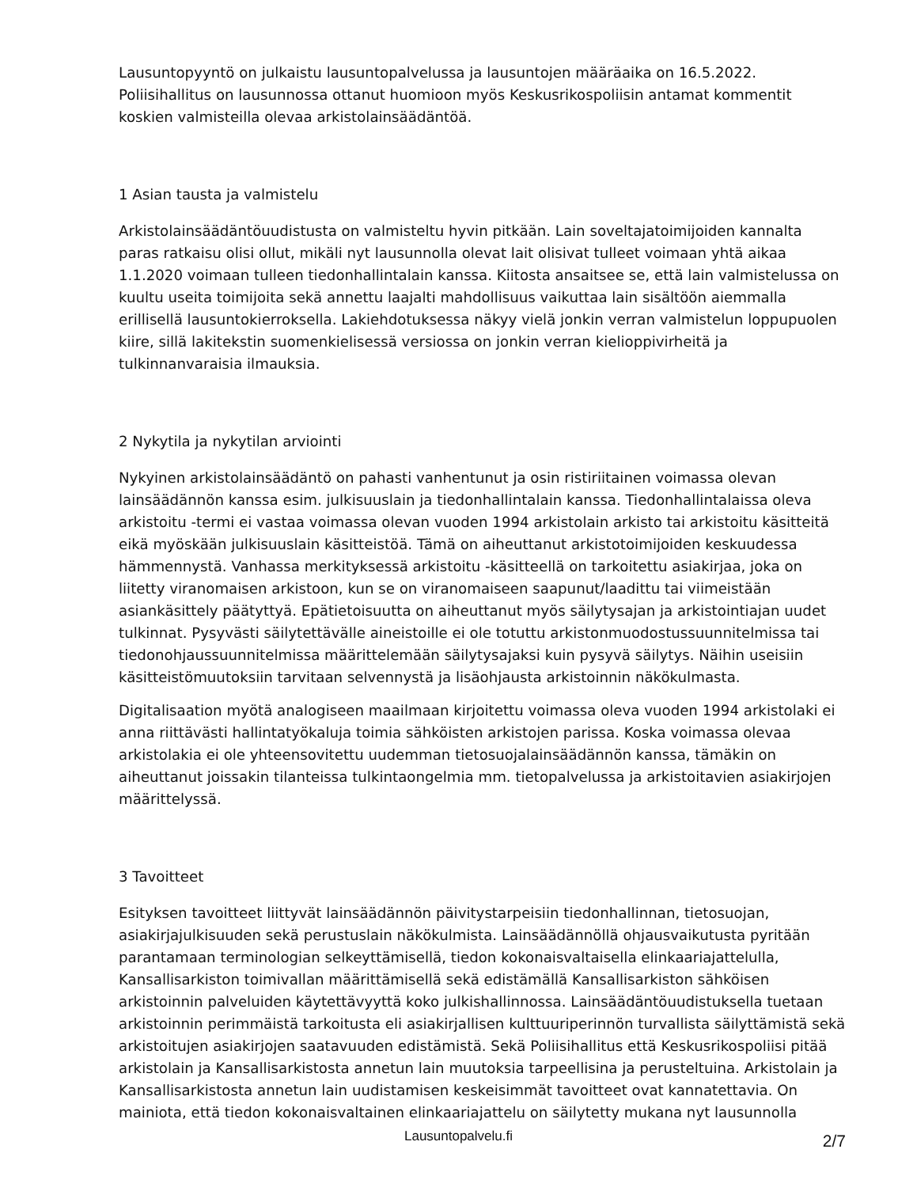Lausuntopyyntö on julkaistu lausuntopalvelussa ja lausuntojen määräaika on 16.5.2022. Poliisihallitus on lausunnossa ottanut huomioon myös Keskusrikospoliisin antamat kommentit koskien valmisteilla olevaa arkistolainsäädäntöä.
1 Asian tausta ja valmistelu
Arkistolainsäädäntöuudistusta on valmisteltu hyvin pitkään. Lain soveltajatoimijoiden kannalta paras ratkaisu olisi ollut, mikäli nyt lausunnolla olevat lait olisivat tulleet voimaan yhtä aikaa 1.1.2020 voimaan tulleen tiedonhallintalain kanssa. Kiitosta ansaitsee se, että lain valmistelussa on kuultu useita toimijoita sekä annettu laajalti mahdollisuus vaikuttaa lain sisältöön aiemmalla erillisellä lausuntokierroksella. Lakiehdotuksessa näkyy vielä jonkin verran valmistelun loppupuolen kiire, sillä lakitekstin suomenkielisessä versiossa on jonkin verran kielioppivirheitä ja tulkinnanvaraisia ilmauksia.
2 Nykytila ja nykytilan arviointi
Nykyinen arkistolainsäädäntö on pahasti vanhentunut ja osin ristiriitainen voimassa olevan lainsäädännön kanssa esim. julkisuuslain ja tiedonhallintalain kanssa. Tiedonhallintalaissa oleva arkistoitu -termi ei vastaa voimassa olevan vuoden 1994 arkistolain arkisto tai arkistoitu käsitteitä eikä myöskään julkisuuslain käsitteistöä. Tämä on aiheuttanut arkistotoimijoiden keskuudessa hämmennystä. Vanhassa merkityksessä arkistoitu -käsitteellä on tarkoitettu asiakirjaa, joka on liitetty viranomaisen arkistoon, kun se on viranomaiseen saapunut/laadittu tai viimeistään asiankäsittely päätyttyä. Epätietoisuutta on aiheuttanut myös säilytysajan ja arkistointiajan uudet tulkinnat. Pysyvästi säilytettävälle aineistoille ei ole totuttu arkistonmuodostussuunnitelmissa tai tiedonohjaussuunnitelmissa määrittelemään säilytysajaksi kuin pysyvä säilytys. Näihin useisiin käsitteistömuutoksiin tarvitaan selvennystä ja lisäohjausta arkistoinnin näkökulmasta.
Digitalisaation myötä analogiseen maailmaan kirjoitettu voimassa oleva vuoden 1994 arkistolaki ei anna riittävästi hallintatyökaluja toimia sähköisten arkistojen parissa. Koska voimassa olevaa arkistolakia ei ole yhteensovitettu uudemman tietosuojalainsäädännön kanssa, tämäkin on aiheuttanut joissakin tilanteissa tulkintaongelmia mm. tietopalvelussa ja arkistoitavien asiakirjojen määrittelyssä.
3 Tavoitteet
Esityksen tavoitteet liittyvät lainsäädännön päivitystarpeisiin tiedonhallinnan, tietosuojan, asiakirjajulkisuuden sekä perustuslain näkökulmista. Lainsäädännöllä ohjausvaikutusta pyritään parantamaan terminologian selkeyttämisellä, tiedon kokonaisvaltaisella elinkaariajattelulla, Kansallisarkiston toimivallan määrittämisellä sekä edistämällä Kansallisarkiston sähköisen arkistoinnin palveluiden käytettävyyttä koko julkishallinnossa. Lainsäädäntöuudistuksella tuetaan arkistoinnin perimmäistä tarkoitusta eli asiakirjallisen kulttuuriperinnön turvallista säilyttämistä sekä arkistoitujen asiakirjojen saatavuuden edistämistä. Sekä Poliisihallitus että Keskusrikospoliisi pitää arkistolain ja Kansallisarkistosta annetun lain muutoksia tarpeellisina ja perusteltuina. Arkistolain ja Kansallisarkistosta annetun lain uudistamisen keskeisimmät tavoitteet ovat kannatettavia. On mainiota, että tiedon kokonaisvaltainen elinkaariajattelu on säilytetty mukana nyt lausunnolla
Lausuntopalvelu.fi
2/7